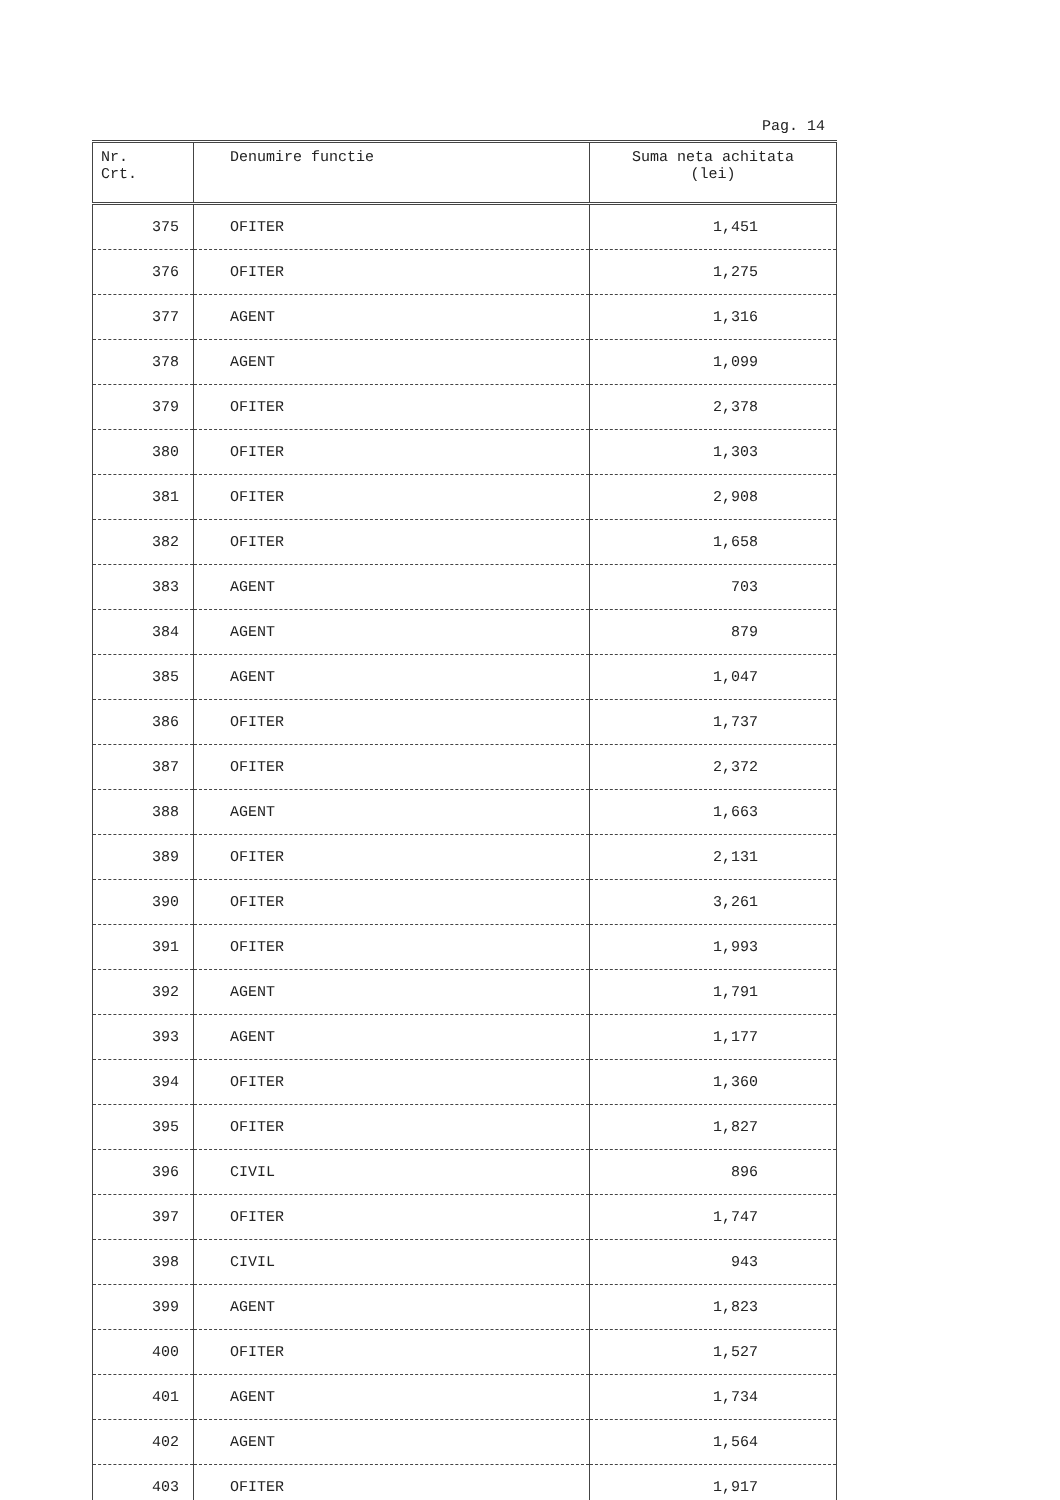Pag. 14
| Nr. Crt. | Denumire functie | Suma neta achitata (lei) |
| --- | --- | --- |
| 375 | OFITER | 1,451 |
| 376 | OFITER | 1,275 |
| 377 | AGENT | 1,316 |
| 378 | AGENT | 1,099 |
| 379 | OFITER | 2,378 |
| 380 | OFITER | 1,303 |
| 381 | OFITER | 2,908 |
| 382 | OFITER | 1,658 |
| 383 | AGENT | 703 |
| 384 | AGENT | 879 |
| 385 | AGENT | 1,047 |
| 386 | OFITER | 1,737 |
| 387 | OFITER | 2,372 |
| 388 | AGENT | 1,663 |
| 389 | OFITER | 2,131 |
| 390 | OFITER | 3,261 |
| 391 | OFITER | 1,993 |
| 392 | AGENT | 1,791 |
| 393 | AGENT | 1,177 |
| 394 | OFITER | 1,360 |
| 395 | OFITER | 1,827 |
| 396 | CIVIL | 896 |
| 397 | OFITER | 1,747 |
| 398 | CIVIL | 943 |
| 399 | AGENT | 1,823 |
| 400 | OFITER | 1,527 |
| 401 | AGENT | 1,734 |
| 402 | AGENT | 1,564 |
| 403 | OFITER | 1,917 |